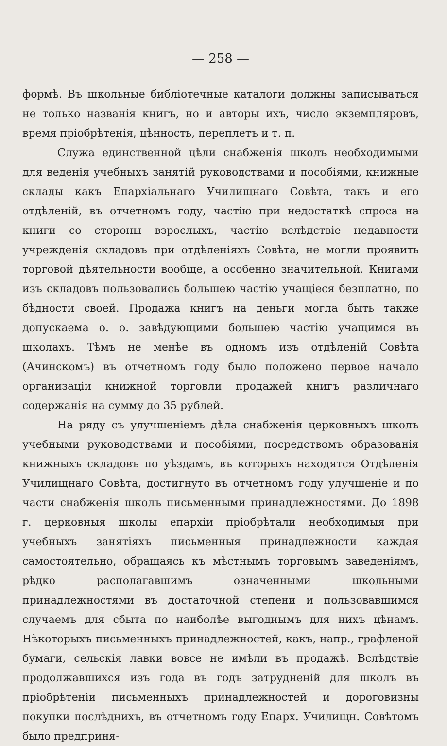— 258 —
формѣ. Въ школьные библіотечные каталоги должны записываться не только названія книгъ, но и авторы ихъ, число экземпляровъ, время пріобрѣтенія, цѣнность, переплетъ и т. п.
Служа единственной цѣли снабженія школъ необходимыми для веденія учебныхъ занятій руководствами и пособіями, книжные склады какъ Епархіальнаго Училищнаго Совѣта, такъ и его отдѣленій, въ отчетномъ году, частію при недостаткѣ спроса на книги со стороны взрослыхъ, частію вслѣдствіе недавности учрежденія складовъ при отдѣленіяхъ Совѣта, не могли проявить торговой дѣятельности вообще, а особенно значительной. Книгами изъ складовъ пользовались большею частію учащіеся безплатно, по бѣдности своей. Продажа книгъ на деньги могла быть также допускаема о. о. завѣдующими большею частію учащимся въ школахъ. Тѣмъ не менѣе въ одномъ изъ отдѣленій Совѣта (Ачинскомъ) въ отчетномъ году было положено первое начало организаціи книжной торговли продажей книгъ различнаго содержанія на сумму до 35 рублей.
На ряду съ улучшеніемъ дѣла снабженія церковныхъ школъ учебными руководствами и пособіями, посредствомъ образованія книжныхъ складовъ по уѣздамъ, въ которыхъ находятся Отдѣленія Училищнаго Совѣта, достигнуто въ отчетномъ году улучшеніе и по части снабженія школъ письменными принадлежностями. До 1898 г. церковныя школы епархіи пріобрѣтали необходимыя при учебныхъ занятіяхъ письменныя принадлежности каждая самостоятельно, обращаясь къ мѣстнымъ торговымъ заведеніямъ, рѣдко располагавшимъ означенными школьными принадлежностями въ достаточной степени и пользовавшимся случаемъ для сбыта по наиболѣе выгоднымъ для нихъ цѣнамъ. Нѣкоторыхъ письменныхъ принадлежностей, какъ, напр., графленой бумаги, сельскія лавки вовсе не имѣли въ продажѣ. Вслѣдствіе продолжавшихся изъ года въ годъ затрудненій для школъ въ пріобрѣтеніи письменныхъ принадлежностей и дороговизны покупки послѣднихъ, въ отчетномъ году Епарх. Училищн. Совѣтомъ было предприня-